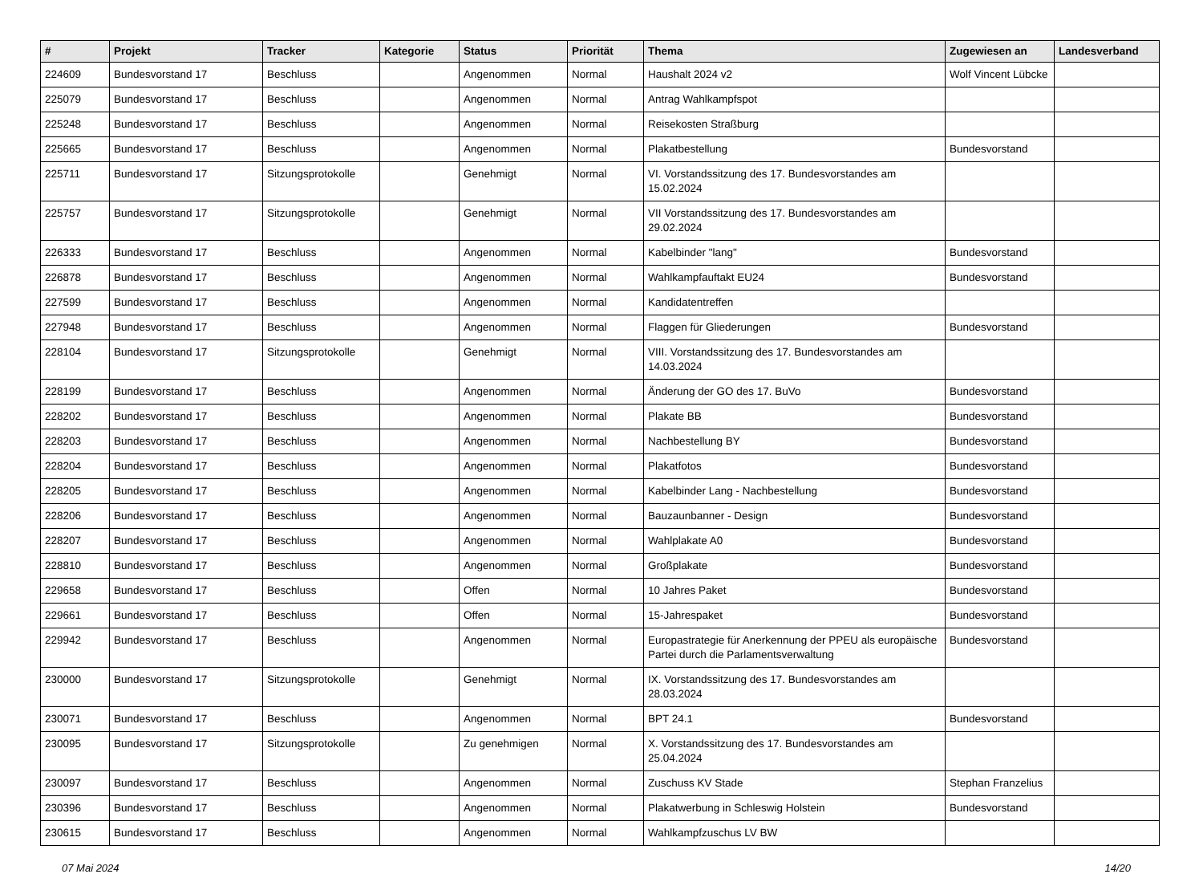| # | Projekt | Tracker | Kategorie | Status | Priorität | Thema | Zugewiesen an | Landesverband |
| --- | --- | --- | --- | --- | --- | --- | --- | --- |
| 224609 | Bundesvorstand 17 | Beschluss | | Angenommen | Normal | Haushalt 2024 v2 | Wolf Vincent Lübcke | |
| 225079 | Bundesvorstand 17 | Beschluss | | Angenommen | Normal | Antrag Wahlkampfspot | | |
| 225248 | Bundesvorstand 17 | Beschluss | | Angenommen | Normal | Reisekosten Straßburg | | |
| 225665 | Bundesvorstand 17 | Beschluss | | Angenommen | Normal | Plakatbestellung | Bundesvorstand | |
| 225711 | Bundesvorstand 17 | Sitzungsprotokolle | | Genehmigt | Normal | VI. Vorstandssitzung des 17. Bundesvorstandes am 15.02.2024 | | |
| 225757 | Bundesvorstand 17 | Sitzungsprotokolle | | Genehmigt | Normal | VII Vorstandssitzung des 17. Bundesvorstandes am 29.02.2024 | | |
| 226333 | Bundesvorstand 17 | Beschluss | | Angenommen | Normal | Kabelbinder "lang" | Bundesvorstand | |
| 226878 | Bundesvorstand 17 | Beschluss | | Angenommen | Normal | Wahlkampfauftakt EU24 | Bundesvorstand | |
| 227599 | Bundesvorstand 17 | Beschluss | | Angenommen | Normal | Kandidatentreffen | | |
| 227948 | Bundesvorstand 17 | Beschluss | | Angenommen | Normal | Flaggen für Gliederungen | Bundesvorstand | |
| 228104 | Bundesvorstand 17 | Sitzungsprotokolle | | Genehmigt | Normal | VIII. Vorstandssitzung des 17. Bundesvorstandes am 14.03.2024 | | |
| 228199 | Bundesvorstand 17 | Beschluss | | Angenommen | Normal | Änderung der GO des 17. BuVo | Bundesvorstand | |
| 228202 | Bundesvorstand 17 | Beschluss | | Angenommen | Normal | Plakate BB | Bundesvorstand | |
| 228203 | Bundesvorstand 17 | Beschluss | | Angenommen | Normal | Nachbestellung BY | Bundesvorstand | |
| 228204 | Bundesvorstand 17 | Beschluss | | Angenommen | Normal | Plakatfotos | Bundesvorstand | |
| 228205 | Bundesvorstand 17 | Beschluss | | Angenommen | Normal | Kabelbinder Lang - Nachbestellung | Bundesvorstand | |
| 228206 | Bundesvorstand 17 | Beschluss | | Angenommen | Normal | Bauzaunbanner - Design | Bundesvorstand | |
| 228207 | Bundesvorstand 17 | Beschluss | | Angenommen | Normal | Wahlplakate A0 | Bundesvorstand | |
| 228810 | Bundesvorstand 17 | Beschluss | | Angenommen | Normal | Großplakate | Bundesvorstand | |
| 229658 | Bundesvorstand 17 | Beschluss | | Offen | Normal | 10 Jahres Paket | Bundesvorstand | |
| 229661 | Bundesvorstand 17 | Beschluss | | Offen | Normal | 15-Jahrespaket | Bundesvorstand | |
| 229942 | Bundesvorstand 17 | Beschluss | | Angenommen | Normal | Europastrategie für Anerkennung der PPEU als europäische Partei durch die Parlamentsverwaltung | Bundesvorstand | |
| 230000 | Bundesvorstand 17 | Sitzungsprotokolle | | Genehmigt | Normal | IX. Vorstandssitzung des 17. Bundesvorstandes am 28.03.2024 | | |
| 230071 | Bundesvorstand 17 | Beschluss | | Angenommen | Normal | BPT 24.1 | Bundesvorstand | |
| 230095 | Bundesvorstand 17 | Sitzungsprotokolle | | Zu genehmigen | Normal | X. Vorstandssitzung des 17. Bundesvorstandes am 25.04.2024 | | |
| 230097 | Bundesvorstand 17 | Beschluss | | Angenommen | Normal | Zuschuss KV Stade | Stephan Franzelius | |
| 230396 | Bundesvorstand 17 | Beschluss | | Angenommen | Normal | Plakatwerbung in Schleswig Holstein | Bundesvorstand | |
| 230615 | Bundesvorstand 17 | Beschluss | | Angenommen | Normal | Wahlkampfzuschus LV BW | | |
07 Mai 2024 14/20